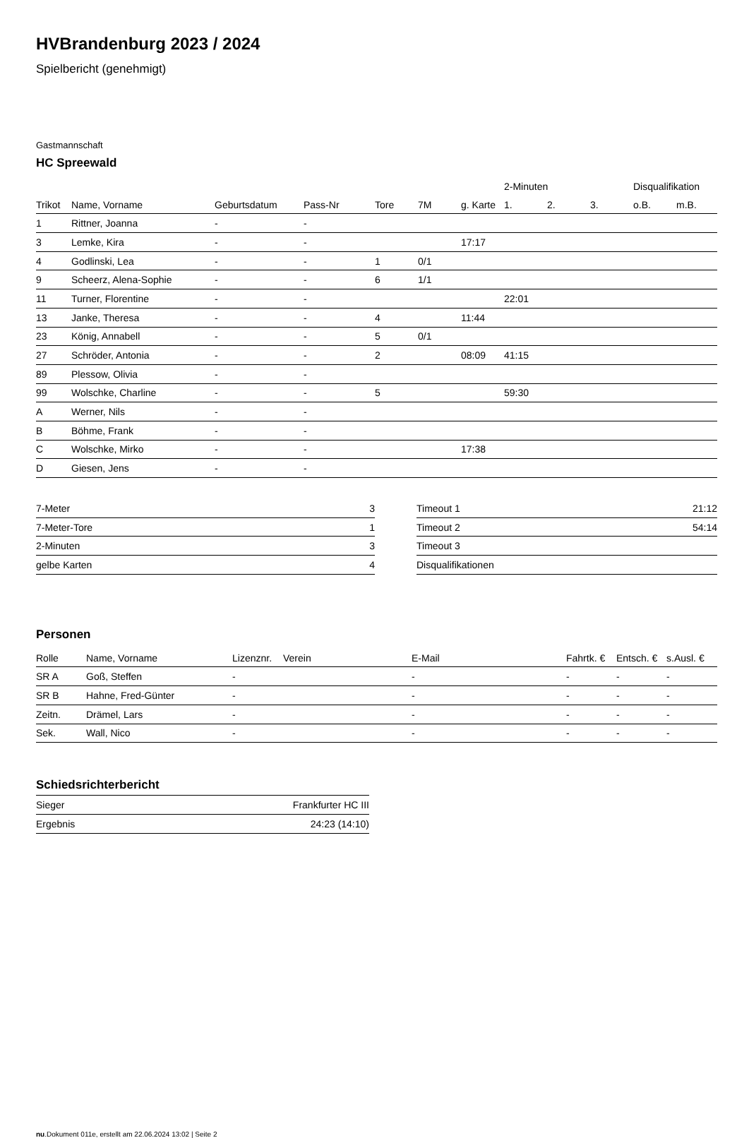HVBrandenburg 2023 / 2024
Spielbericht (genehmigt)
Gastmannschaft
HC Spreewald
| | | | | | | | 2-Minuten | | | Disqualifikation | |
| --- | --- | --- | --- | --- | --- | --- | --- | --- | --- | --- | --- |
| Trikot | Name, Vorname | Geburtsdatum | Pass-Nr | Tore | 7M | g. Karte | 1. | 2. | 3. | o.B. | m.B. |
| 1 | Rittner, Joanna | - | - | | | | | | | | |
| 3 | Lemke, Kira | - | - | | | 17:17 | | | | | |
| 4 | Godlinski, Lea | - | - | 1 | 0/1 | | | | | | |
| 9 | Scheerz, Alena-Sophie | - | - | 6 | 1/1 | | | | | | |
| 11 | Turner, Florentine | - | - | | | | 22:01 | | | | |
| 13 | Janke, Theresa | - | - | 4 | | 11:44 | | | | | |
| 23 | König, Annabell | - | - | 5 | 0/1 | | | | | | |
| 27 | Schröder, Antonia | - | - | 2 | | 08:09 | 41:15 | | | | |
| 89 | Plessow, Olivia | - | - | | | | | | | | |
| 99 | Wolschke, Charline | - | - | 5 | | | 59:30 | | | | |
| A | Werner, Nils | - | - | | | | | | | | |
| B | Böhme, Frank | - | - | | | | | | | | |
| C | Wolschke, Mirko | - | - | | | 17:38 | | | | | |
| D | Giesen, Jens | - | - | | | | | | | | |
| 7-Meter | 3 |
| 7-Meter-Tore | 1 |
| 2-Minuten | 3 |
| gelbe Karten | 4 |
| Timeout 1 | 21:12 |
| Timeout 2 | 54:14 |
| Timeout 3 | |
| Disqualifikationen | |
Personen
| Rolle | Name, Vorname | Lizenznr. | Verein | E-Mail | Fahrtk. € | Entsch. € | s.Ausl. € |
| --- | --- | --- | --- | --- | --- | --- | --- |
| SR A | Goß, Steffen | - | | - | - | - | - |
| SR B | Hahne, Fred-Günter | - | | - | - | - | - |
| Zeitn. | Drämel, Lars | - | | - | - | - | - |
| Sek. | Wall, Nico | - | | - | - | - | - |
Schiedsrichterbericht
| Sieger | Frankfurter HC III |
| Ergebnis | 24:23 (14:10) |
nu.Dokument 011e, erstellt am 22.06.2024 13:02 | Seite 2